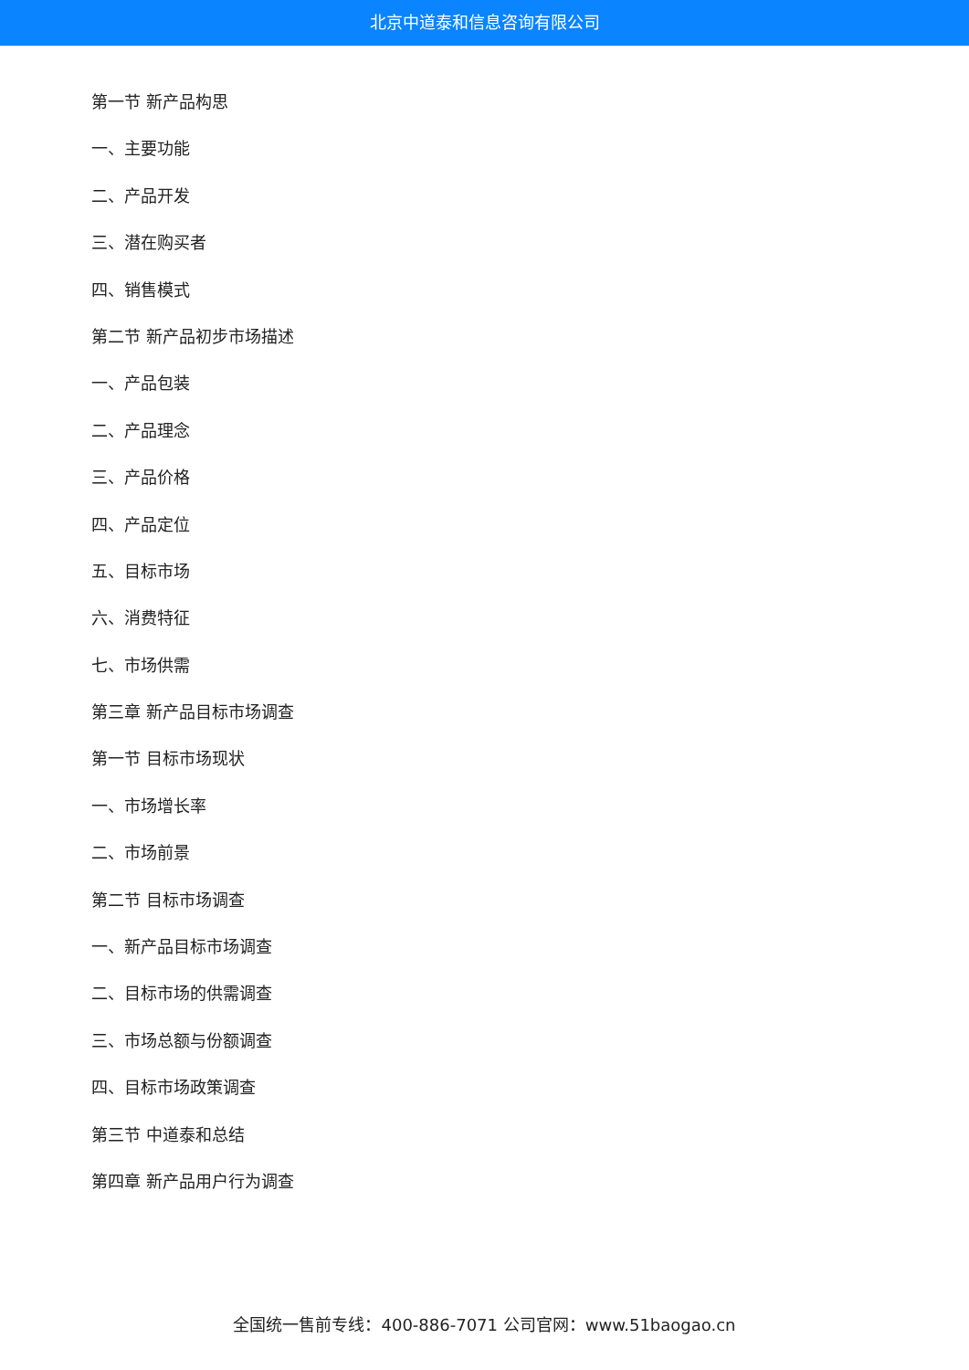北京中道泰和信息咨询有限公司
第一节 新产品构思
一、主要功能
二、产品开发
三、潜在购买者
四、销售模式
第二节 新产品初步市场描述
一、产品包装
二、产品理念
三、产品价格
四、产品定位
五、目标市场
六、消费特征
七、市场供需
第三章 新产品目标市场调查
第一节 目标市场现状
一、市场增长率
二、市场前景
第二节 目标市场调查
一、新产品目标市场调查
二、目标市场的供需调查
三、市场总额与份额调查
四、目标市场政策调查
第三节 中道泰和总结
第四章 新产品用户行为调查
全国统一售前专线：400-886-7071 公司官网：www.51baogao.cn